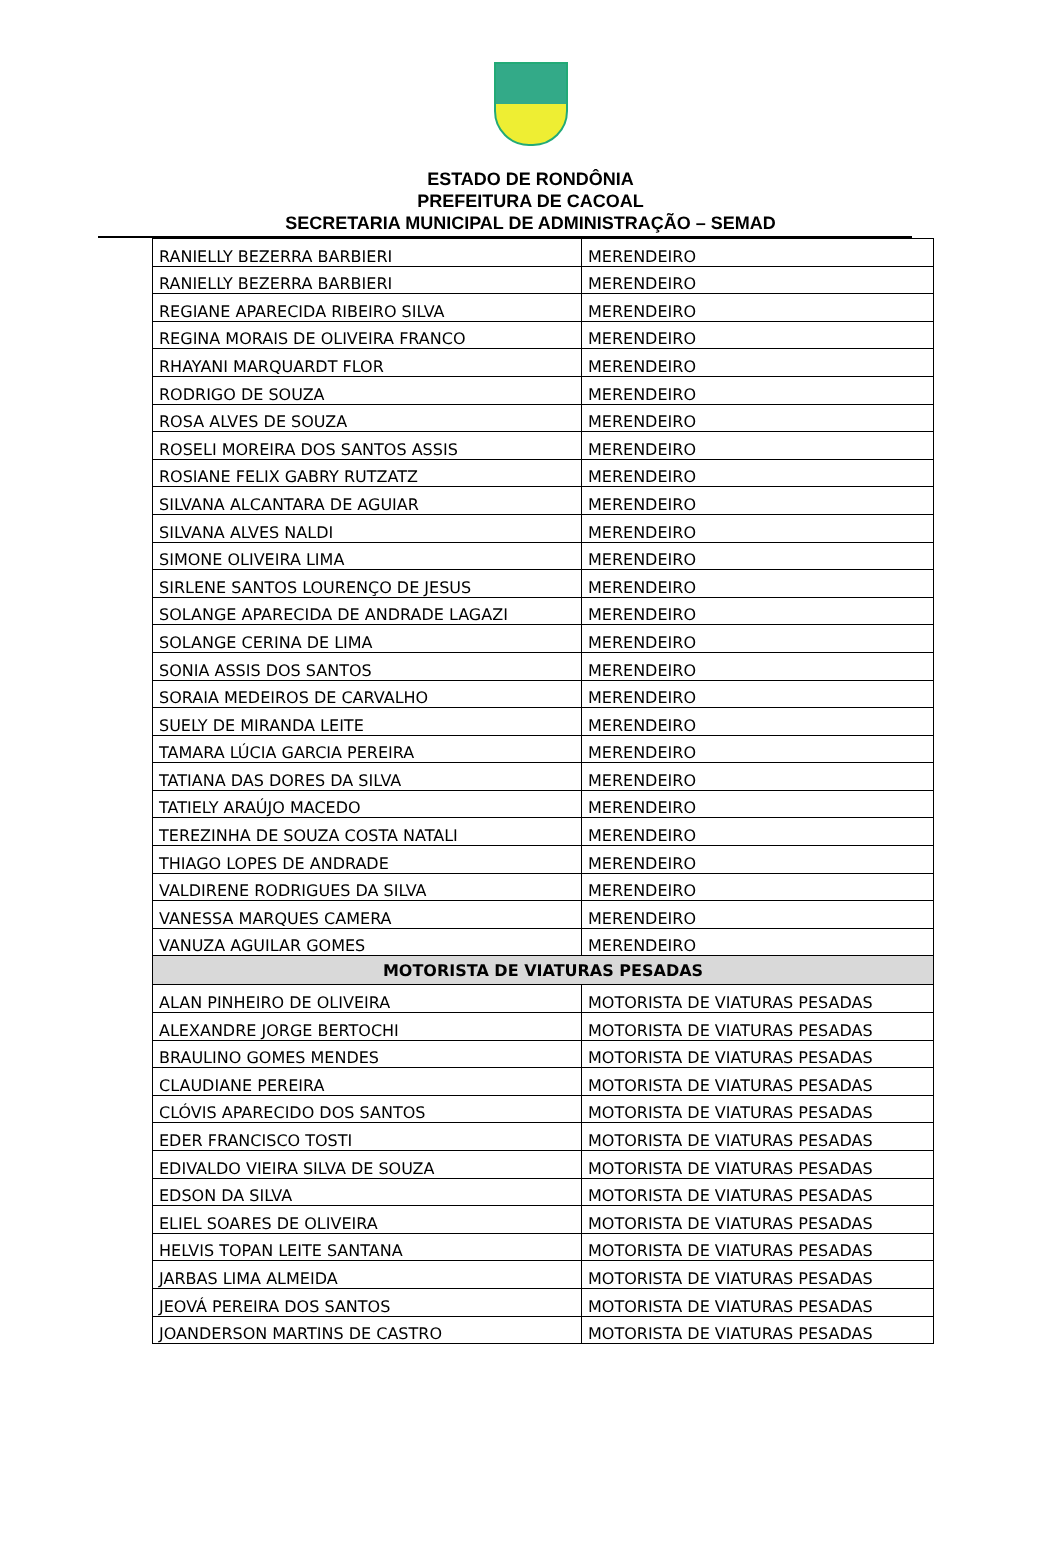ESTADO DE RONDÔNIA
PREFEITURA DE CACOAL
SECRETARIA MUNICIPAL DE ADMINISTRAÇÃO – SEMAD
| RANIELLY BEZERRA BARBIERI | MERENDEIRO |
| RANIELLY BEZERRA BARBIERI | MERENDEIRO |
| REGIANE APARECIDA RIBEIRO SILVA | MERENDEIRO |
| REGINA MORAIS DE OLIVEIRA FRANCO | MERENDEIRO |
| RHAYANI MARQUARDT FLOR | MERENDEIRO |
| RODRIGO DE SOUZA | MERENDEIRO |
| ROSA ALVES DE SOUZA | MERENDEIRO |
| ROSELI MOREIRA DOS SANTOS ASSIS | MERENDEIRO |
| ROSIANE FELIX GABRY RUTZATZ | MERENDEIRO |
| SILVANA ALCANTARA DE AGUIAR | MERENDEIRO |
| SILVANA ALVES NALDI | MERENDEIRO |
| SIMONE OLIVEIRA LIMA | MERENDEIRO |
| SIRLENE SANTOS LOURENÇO DE JESUS | MERENDEIRO |
| SOLANGE APARECIDA DE ANDRADE LAGAZI | MERENDEIRO |
| SOLANGE CERINA DE LIMA | MERENDEIRO |
| SONIA ASSIS DOS SANTOS | MERENDEIRO |
| SORAIA MEDEIROS DE CARVALHO | MERENDEIRO |
| SUELY DE MIRANDA LEITE | MERENDEIRO |
| TAMARA LÚCIA GARCIA PEREIRA | MERENDEIRO |
| TATIANA DAS DORES DA SILVA | MERENDEIRO |
| TATIELY ARAÚJO MACEDO | MERENDEIRO |
| TEREZINHA DE SOUZA COSTA NATALI | MERENDEIRO |
| THIAGO LOPES DE ANDRADE | MERENDEIRO |
| VALDIRENE RODRIGUES DA SILVA | MERENDEIRO |
| VANESSA MARQUES CAMERA | MERENDEIRO |
| VANUZA AGUILAR GOMES | MERENDEIRO |
| MOTORISTA DE VIATURAS PESADAS | |
| ALAN PINHEIRO DE OLIVEIRA | MOTORISTA DE VIATURAS PESADAS |
| ALEXANDRE JORGE BERTOCHI | MOTORISTA DE VIATURAS PESADAS |
| BRAULINO GOMES MENDES | MOTORISTA DE VIATURAS PESADAS |
| CLAUDIANE PEREIRA | MOTORISTA DE VIATURAS PESADAS |
| CLÓVIS APARECIDO DOS SANTOS | MOTORISTA DE VIATURAS PESADAS |
| EDER FRANCISCO TOSTI | MOTORISTA DE VIATURAS PESADAS |
| EDIVALDO VIEIRA SILVA DE SOUZA | MOTORISTA DE VIATURAS PESADAS |
| EDSON DA SILVA | MOTORISTA DE VIATURAS PESADAS |
| ELIEL SOARES DE OLIVEIRA | MOTORISTA DE VIATURAS PESADAS |
| HELVIS TOPAN LEITE SANTANA | MOTORISTA DE VIATURAS PESADAS |
| JARBAS LIMA ALMEIDA | MOTORISTA DE VIATURAS PESADAS |
| JEOVÁ PEREIRA DOS SANTOS | MOTORISTA DE VIATURAS PESADAS |
| JOANDERSON MARTINS DE CASTRO | MOTORISTA DE VIATURAS PESADAS |